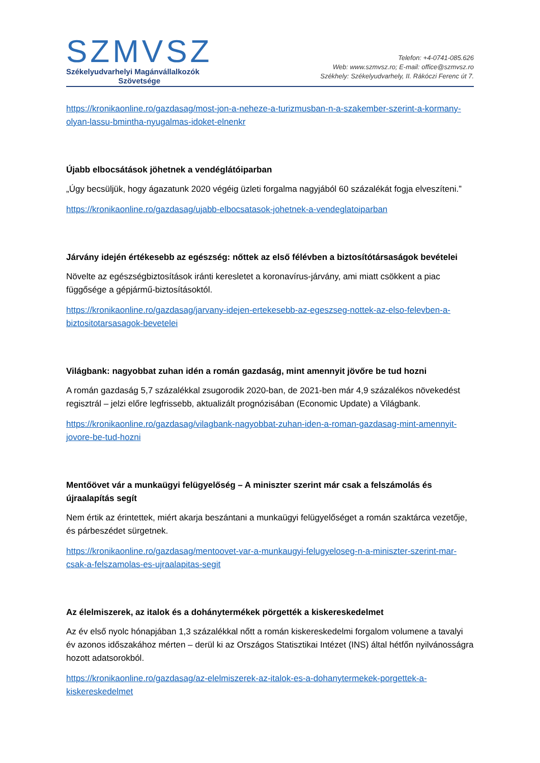SZMVSZ
Székelyudvarhelyi Magánvállalkozók
Szövetsége
Telefon: +4-0741-085.626
Web: www.szmvsz.ro; E-mail: office@szmvsz.ro
Székhely: Székelyudvarhely, II. Rákóczi Ferenc út 7.
https://kronikaonline.ro/gazdasag/most-jon-a-neheze-a-turizmusban-n-a-szakember-szerint-a-kormany-olyan-lassu-bmintha-nyugalmas-idoket-elnenkr
Újabb elbocsátások jöhetnek a vendéglátóiparban
„Úgy becsüljük, hogy ágazatunk 2020 végéig üzleti forgalma nagyjából 60 százalékát fogja elveszíteni.”
https://kronikaonline.ro/gazdasag/ujabb-elbocsatasok-johetnek-a-vendeglatoiparban
Járvány idején értékesebb az egészség: nőttek az első félévben a biztosítótársaságok bevételei
Növelte az egészségbiztosítások iránti keresletet a koronavírus-járvány, ami miatt csökkent a piac függősége a gépjármű-biztosításoktól.
https://kronikaonline.ro/gazdasag/jarvany-idejen-ertekesebb-az-egeszseg-nottek-az-elso-felevben-a-biztositotarsasagok-bevetelei
Világbank: nagyobbat zuhan idén a román gazdaság, mint amennyit jövőre be tud hozni
A román gazdaság 5,7 százalékkal zsugorodik 2020-ban, de 2021-ben már 4,9 százalékos növekedést regisztrál – jelzi előre legfrissebb, aktualizált prognózisában (Economic Update) a Világbank.
https://kronikaonline.ro/gazdasag/vilagbank-nagyobbat-zuhan-iden-a-roman-gazdasag-mint-amennyit-jovore-be-tud-hozni
Mentőövet vár a munkaügyi felügyelőség – A miniszter szerint már csak a felszámolás és újraalapítás segít
Nem értik az érintettek, miért akarja beszántani a munkaügyi felügyelőséget a román szaktárca vezetője, és párbeszédet sürgetnek.
https://kronikaonline.ro/gazdasag/mentoovet-var-a-munkaugyi-felugyeloseg-n-a-miniszter-szerint-mar-csak-a-felszamolas-es-ujraalapitas-segit
Az élelmiszerek, az italok és a dohánytermékek pörgették a kiskereskedelmet
Az év első nyolc hónapjában 1,3 százalékkal nőtt a román kiskereskedelmi forgalom volumene a tavalyi év azonos időszakához mérten – derül ki az Országos Statisztikai Intézet (INS) által hétfőn nyilvánosságra hozott adatsorokból.
https://kronikaonline.ro/gazdasag/az-elelmiszerek-az-italok-es-a-dohanytermekek-porgettek-a-kiskereskedelmet